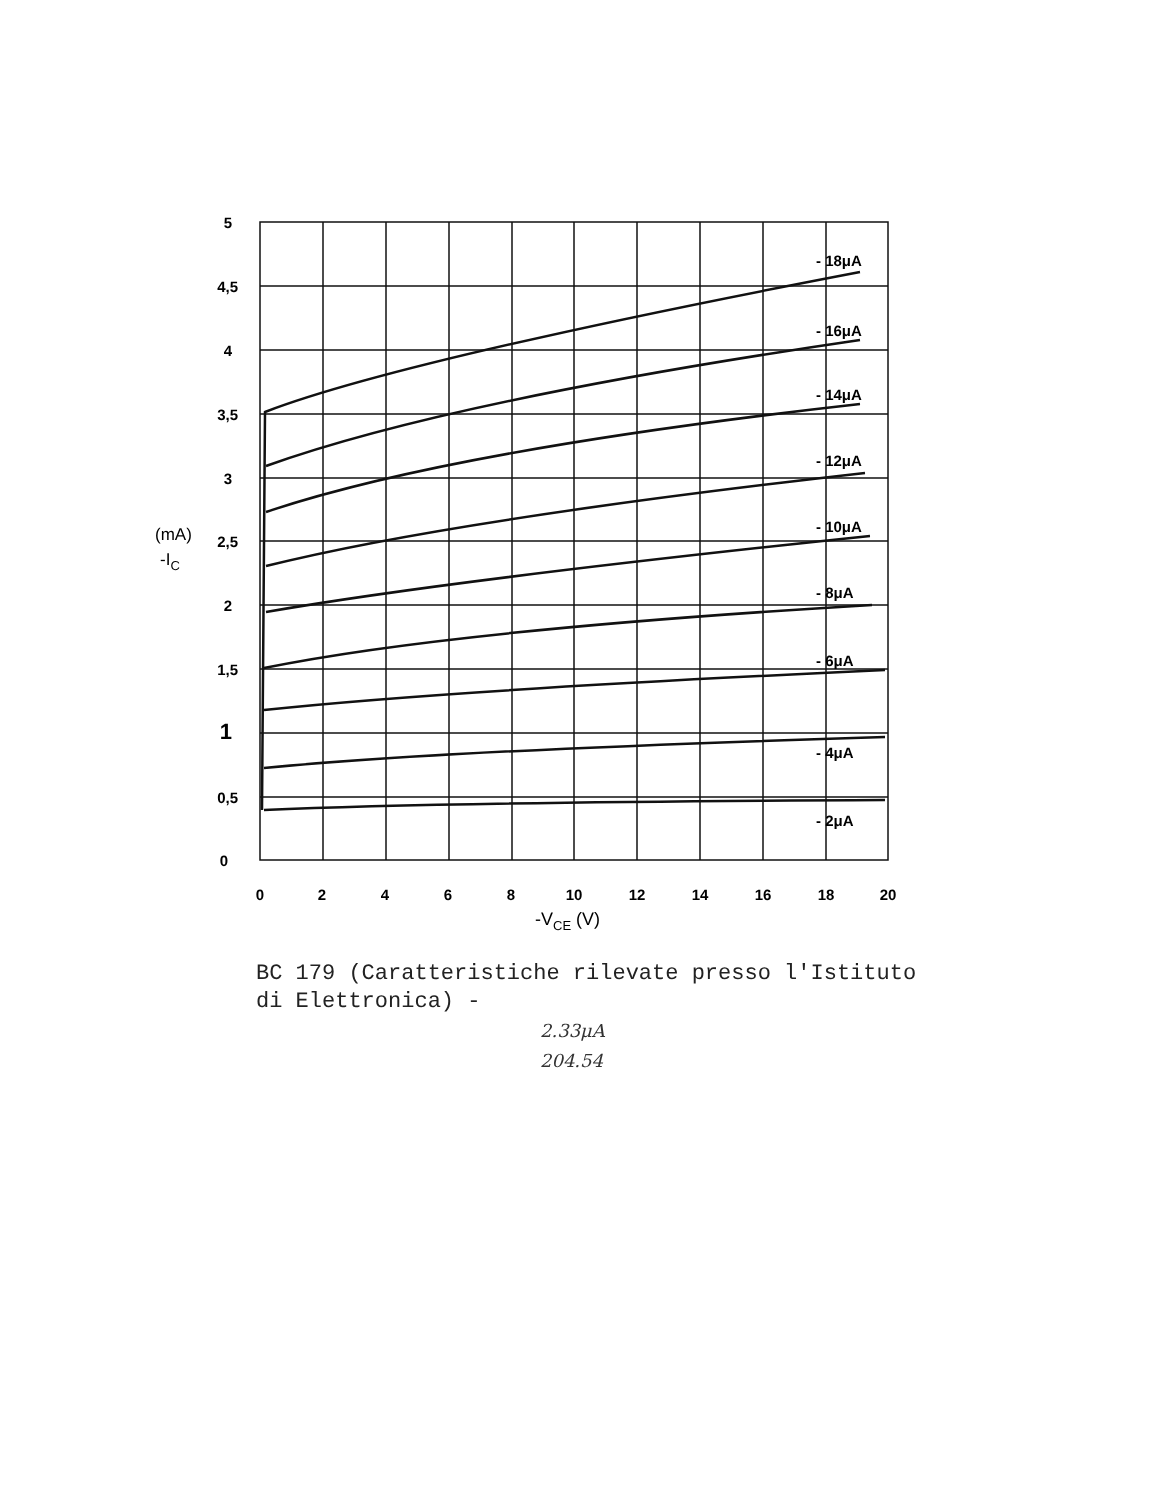5
4,5
4
3,5
3
2,5
2
1,5
1
0,5
0
(mA)
-IC
0
2
4
6
8
10
12
14
16
18
20
-VCE (V)
- 18μA
- 16μA
- 14μA
- 12μA
- 10μA
- 8μA
- 6μA
- 4μA
- 2μA
BC 179 (Caratteristiche rilevate presso l'Istituto
di Elettronica) -
2.33μA
204.54